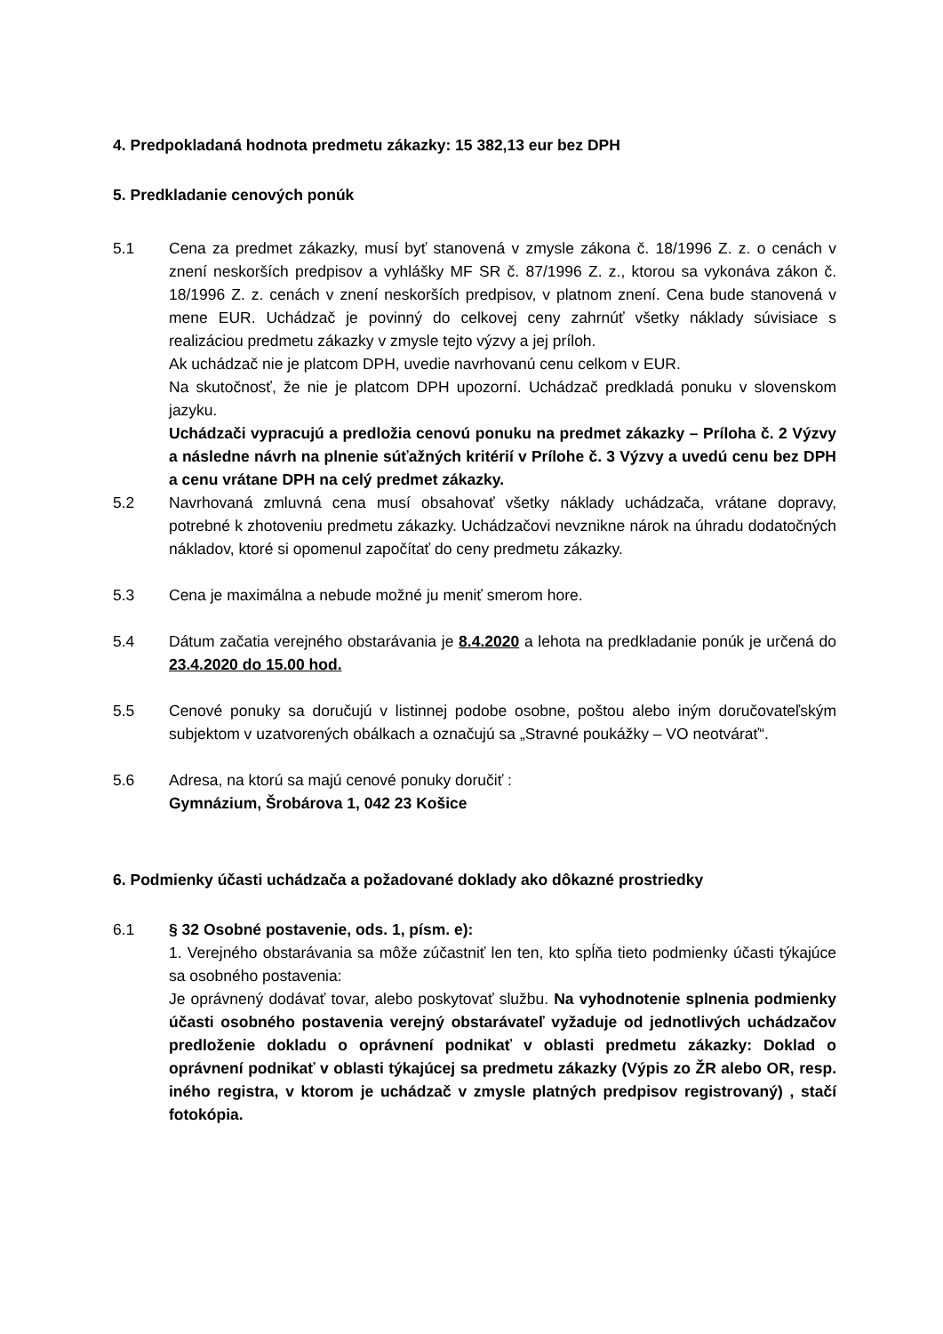4. Predpokladaná hodnota predmetu zákazky: 15 382,13 eur bez DPH
5. Predkladanie cenových ponúk
5.1 Cena za predmet zákazky, musí byť stanovená v zmysle zákona č. 18/1996 Z. z. o cenách v znení neskorších predpisov a vyhlášky MF SR č. 87/1996 Z. z., ktorou sa vykonáva zákon č. 18/1996 Z. z. cenách v znení neskorších predpisov, v platnom znení. Cena bude stanovená v mene EUR. Uchádzač je povinný do celkovej ceny zahrnúť všetky náklady súvisiace s realizáciou predmetu zákazky v zmysle tejto výzvy a jej príloh.
Ak uchádzač nie je platcom DPH, uvedie navrhovanú cenu celkom v EUR.
Na skutočnosť, že nie je platcom DPH upozorní. Uchádzač predkladá ponuku v slovenskom jazyku.
Uchádzači vypracujú a predložia cenovú ponuku na predmet zákazky – Príloha č. 2 Výzvy a následne návrh na plnenie súťažných kritérií v Prílohe č. 3 Výzvy a uvedú cenu bez DPH a cenu vrátane DPH na celý predmet zákazky.
5.2 Navrhovaná zmluvná cena musí obsahovať všetky náklady uchádzača, vrátane dopravy, potrebné k zhotoveniu predmetu zákazky. Uchádzačovi nevznikne nárok na úhradu dodatočných nákladov, ktoré si opomenul započítať do ceny predmetu zákazky.
5.3 Cena je maximálna a nebude možné ju meniť smerom hore.
5.4 Dátum začatia verejného obstarávania je 8.4.2020 a lehota na predkladanie ponúk je určená do 23.4.2020 do 15.00 hod.
5.5 Cenové ponuky sa doručujú v listinnej podobe osobne, poštou alebo iným doručovateľským subjektom v uzatvorených obálkach a označujú sa „Stravné poukážky – VO neotvárať“.
5.6 Adresa, na ktorú sa majú cenové ponuky doručiť :
Gymnázium, Šrobárova 1, 042 23 Košice
6. Podmienky účasti uchádzača a požadované doklady ako dôkazné prostriedky
6.1 § 32 Osobné postavenie, ods. 1, písm. e):
1. Verejného obstarávania sa môže zúčastniť len ten, kto spĺňa tieto podmienky účasti týkajúce sa osobného postavenia:
Je oprávnený dodávať tovar, alebo poskytovať službu. Na vyhodnotenie splnenia podmienky účasti osobného postavenia verejný obstarávateľ vyžaduje od jednotlivých uchádzačov predloženie dokladu o oprávnení podnikať v oblasti predmetu zákazky: Doklad o oprávnení podnikať v oblasti týkajúcej sa predmetu zákazky (Výpis zo ŽR alebo OR, resp. iného registra, v ktorom je uchádzač v zmysle platných predpisov registrovaný) , stačí fotokópia.